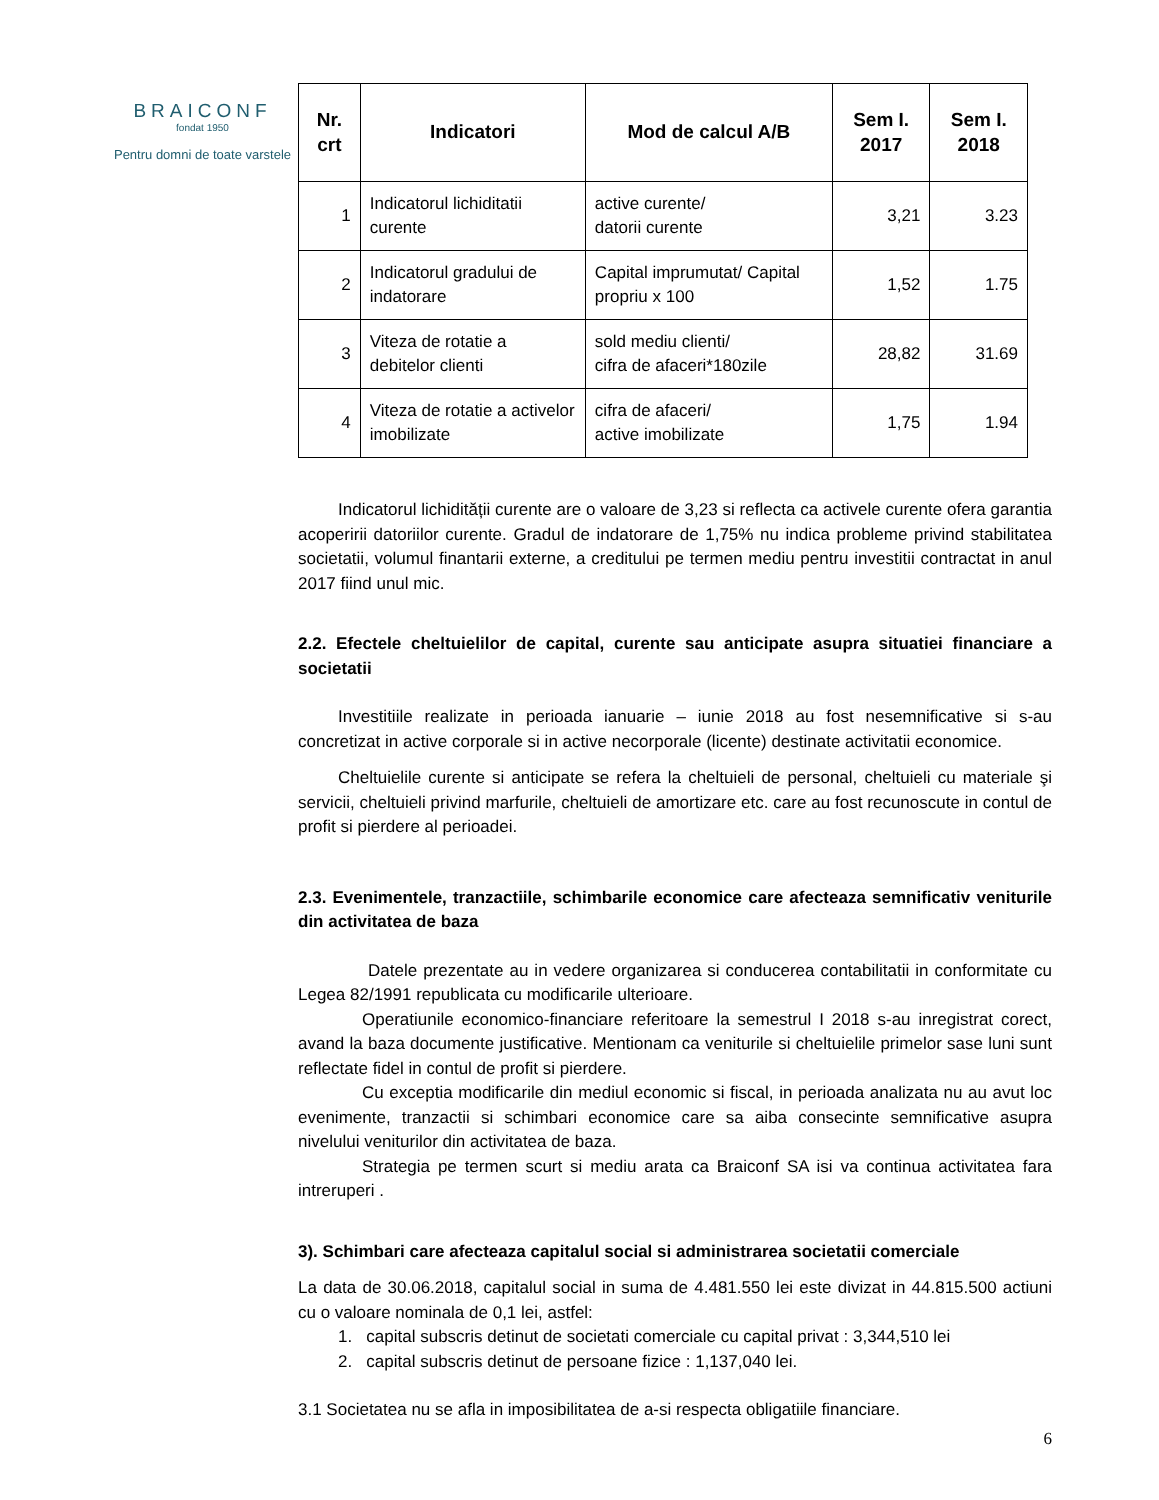BRAICONF
fondat 1950
Pentru domni de toate varstele
| Nr. crt | Indicatori | Mod de calcul A/B | Sem I. 2017 | Sem I. 2018 |
| --- | --- | --- | --- | --- |
| 1 | Indicatorul lichiditatii curente | active curente/ datorii curente | 3,21 | 3.23 |
| 2 | Indicatorul gradului de indatorare | Capital imprumutat/ Capital propriu x 100 | 1,52 | 1.75 |
| 3 | Viteza de rotatie a debitelor clienti | sold mediu clienti/ cifra de afaceri*180zile | 28,82 | 31.69 |
| 4 | Viteza de rotatie a activelor imobilizate | cifra de afaceri/ active imobilizate | 1,75 | 1.94 |
Indicatorul lichidității curente are o valoare de 3,23 si reflecta ca activele curente ofera garantia acoperirii datoriilor curente. Gradul de indatorare de 1,75% nu indica probleme privind stabilitatea societatii, volumul finantarii externe, a creditului pe termen mediu pentru investitii contractat in anul 2017 fiind unul mic.
2.2. Efectele cheltuielilor de capital, curente sau anticipate asupra situatiei financiare a societatii
Investitiile realizate in perioada ianuarie – iunie 2018 au fost nesemnificative si s-au concretizat in active corporale si in active necorporale (licente) destinate activitatii economice.
Cheltuielile curente si anticipate se refera la cheltuieli de personal, cheltuieli cu materiale şi servicii, cheltuieli privind marfurile, cheltuieli de amortizare etc. care au fost recunoscute in contul de profit si pierdere al perioadei.
2.3. Evenimentele, tranzactiile, schimbarile economice care afecteaza semnificativ veniturile din activitatea de baza
Datele prezentate au in vedere organizarea si conducerea contabilitatii in conformitate cu Legea 82/1991 republicata cu modificarile ulterioare.
Operatiunile economico-financiare referitoare la semestrul I 2018 s-au inregistrat corect, avand la baza documente justificative. Mentionam ca veniturile si cheltuielile primelor sase luni sunt reflectate fidel in contul de profit si pierdere.
Cu exceptia modificarile din mediul economic si fiscal, in perioada analizata nu au avut loc evenimente, tranzactii si schimbari economice care sa aiba consecinte semnificative asupra nivelului veniturilor din activitatea de baza.
Strategia pe termen scurt si mediu arata ca Braiconf SA isi va continua activitatea fara intreruperi .
3). Schimbari care afecteaza capitalul social si administrarea societatii comerciale
La data de 30.06.2018, capitalul social in suma de 4.481.550 lei este divizat in 44.815.500 actiuni cu o valoare nominala de 0,1 lei, astfel:
1. capital subscris detinut de societati comerciale cu capital privat : 3,344,510 lei
2. capital subscris detinut de persoane fizice : 1,137,040 lei.
3.1 Societatea nu se afla in imposibilitatea de a-si respecta obligatiile financiare.
6